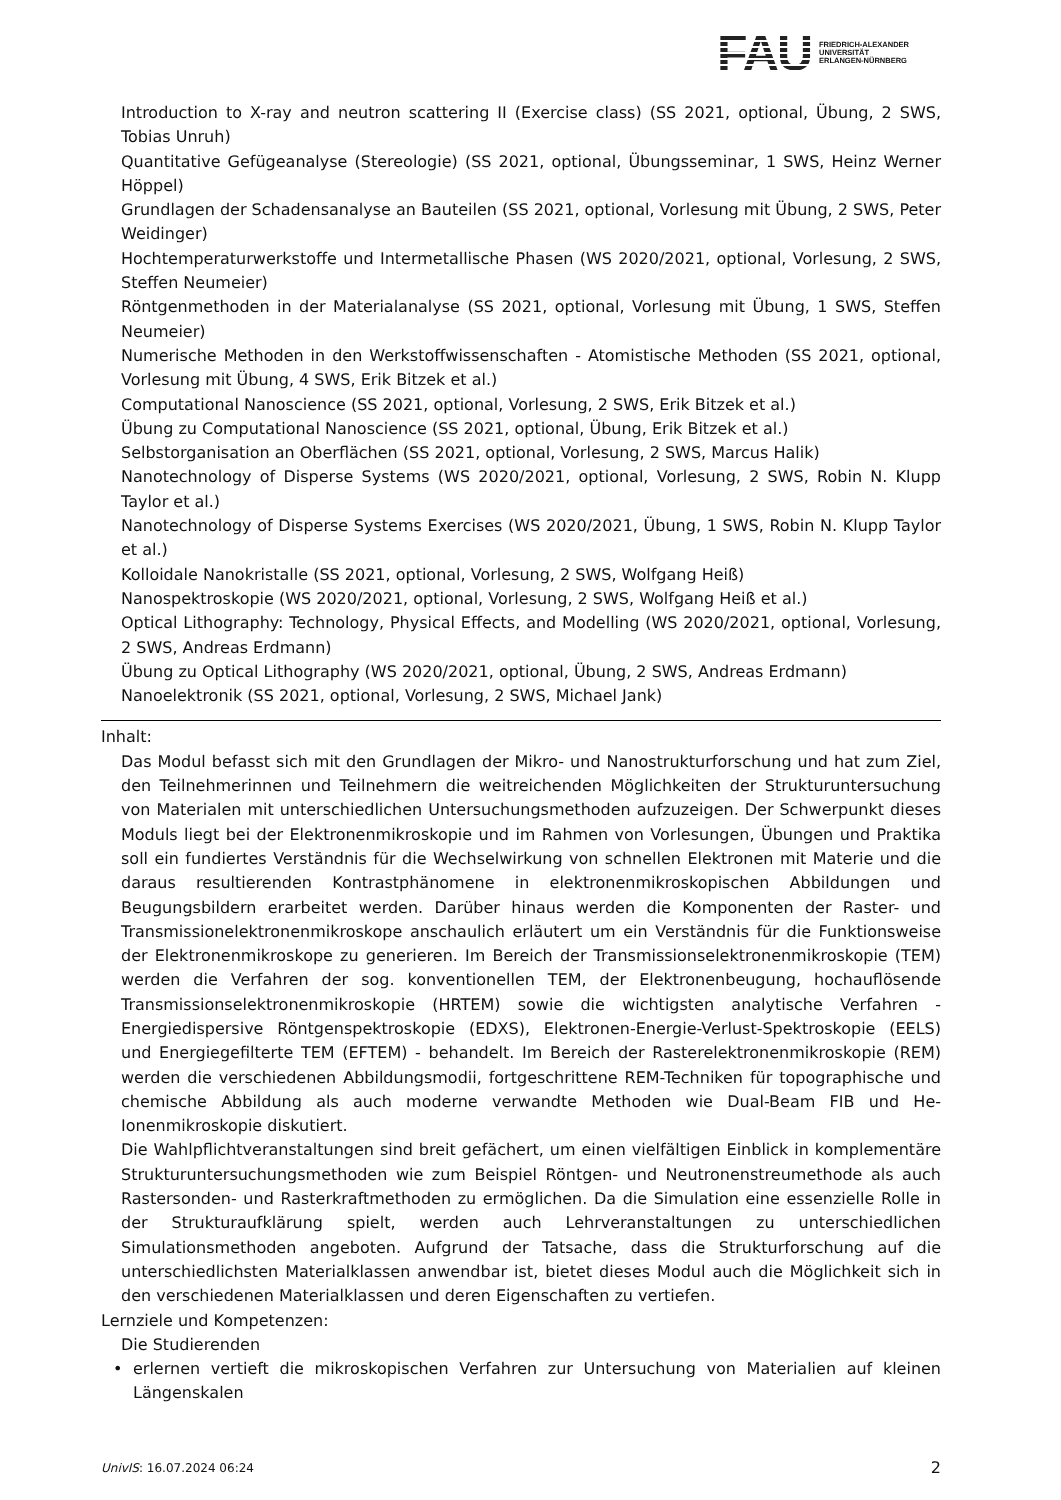FAU
FRIEDRICH-ALEXANDER
UNIVERSITÄT
ERLANGEN-NÜRNBERG
Introduction to X-ray and neutron scattering II (Exercise class) (SS 2021, optional, Übung, 2 SWS, Tobias Unruh)
Quantitative Gefügeanalyse (Stereologie) (SS 2021, optional, Übungsseminar, 1 SWS, Heinz Werner Höppel)
Grundlagen der Schadensanalyse an Bauteilen (SS 2021, optional, Vorlesung mit Übung, 2 SWS, Peter Weidinger)
Hochtemperaturwerkstoffe und Intermetallische Phasen (WS 2020/2021, optional, Vorlesung, 2 SWS, Steffen Neumeier)
Röntgenmethoden in der Materialanalyse (SS 2021, optional, Vorlesung mit Übung, 1 SWS, Steffen Neumeier)
Numerische Methoden in den Werkstoffwissenschaften - Atomistische Methoden (SS 2021, optional, Vorlesung mit Übung, 4 SWS, Erik Bitzek et al.)
Computational Nanoscience (SS 2021, optional, Vorlesung, 2 SWS, Erik Bitzek et al.)
Übung zu Computational Nanoscience (SS 2021, optional, Übung, Erik Bitzek et al.)
Selbstorganisation an Oberflächen (SS 2021, optional, Vorlesung, 2 SWS, Marcus Halik)
Nanotechnology of Disperse Systems (WS 2020/2021, optional, Vorlesung, 2 SWS, Robin N. Klupp Taylor et al.)
Nanotechnology of Disperse Systems Exercises (WS 2020/2021, Übung, 1 SWS, Robin N. Klupp Taylor et al.)
Kolloidale Nanokristalle (SS 2021, optional, Vorlesung, 2 SWS, Wolfgang Heiß)
Nanospektroskopie (WS 2020/2021, optional, Vorlesung, 2 SWS, Wolfgang Heiß et al.)
Optical Lithography: Technology, Physical Effects, and Modelling (WS 2020/2021, optional, Vorlesung, 2 SWS, Andreas Erdmann)
Übung zu Optical Lithography (WS 2020/2021, optional, Übung, 2 SWS, Andreas Erdmann)
Nanoelektronik (SS 2021, optional, Vorlesung, 2 SWS, Michael Jank)
Inhalt:
Das Modul befasst sich mit den Grundlagen der Mikro- und Nanostrukturforschung und hat zum Ziel, den Teilnehmerinnen und Teilnehmern die weitreichenden Möglichkeiten der Strukturuntersuchung von Materialen mit unterschiedlichen Untersuchungsmethoden aufzuzeigen. Der Schwerpunkt dieses Moduls liegt bei der Elektronenmikroskopie und im Rahmen von Vorlesungen, Übungen und Praktika soll ein fundiertes Verständnis für die Wechselwirkung von schnellen Elektronen mit Materie und die daraus resultierenden Kontrastphänomene in elektronenmikroskopischen Abbildungen und Beugungsbildern erarbeitet werden. Darüber hinaus werden die Komponenten der Raster- und Transmissionelektronenmikroskope anschaulich erläutert um ein Verständnis für die Funktionsweise der Elektronenmikroskope zu generieren. Im Bereich der Transmissionselektronenmikroskopie (TEM) werden die Verfahren der sog. konventionellen TEM, der Elektronenbeugung, hochauflösende Transmissionselektronenmikroskopie (HRTEM) sowie die wichtigsten analytische Verfahren - Energiedispersive Röntgenspektroskopie (EDXS), Elektronen-Energie-Verlust-Spektroskopie (EELS) und Energiegefilterte TEM (EFTEM) - behandelt. Im Bereich der Rasterelektronenmikroskopie (REM) werden die verschiedenen Abbildungsmodii, fortgeschrittene REM-Techniken für topographische und chemische Abbildung als auch moderne verwandte Methoden wie Dual-Beam FIB und He-Ionenmikroskopie diskutiert.
Die Wahlpflichtveranstaltungen sind breit gefächert, um einen vielfältigen Einblick in komplementäre Strukturuntersuchungsmethoden wie zum Beispiel Röntgen- und Neutronenstreumethode als auch Rastersonden- und Rasterkraftmethoden zu ermöglichen. Da die Simulation eine essenzielle Rolle in der Strukturaufklärung spielt, werden auch Lehrveranstaltungen zu unterschiedlichen Simulationsmethoden angeboten. Aufgrund der Tatsache, dass die Strukturforschung auf die unterschiedlichsten Materialklassen anwendbar ist, bietet dieses Modul auch die Möglichkeit sich in den verschiedenen Materialklassen und deren Eigenschaften zu vertiefen.
Lernziele und Kompetenzen:
Die Studierenden
• erlernen vertieft die mikroskopischen Verfahren zur Untersuchung von Materialien auf kleinen Längenskalen
UnivIS: 16.07.2024 06:24 2